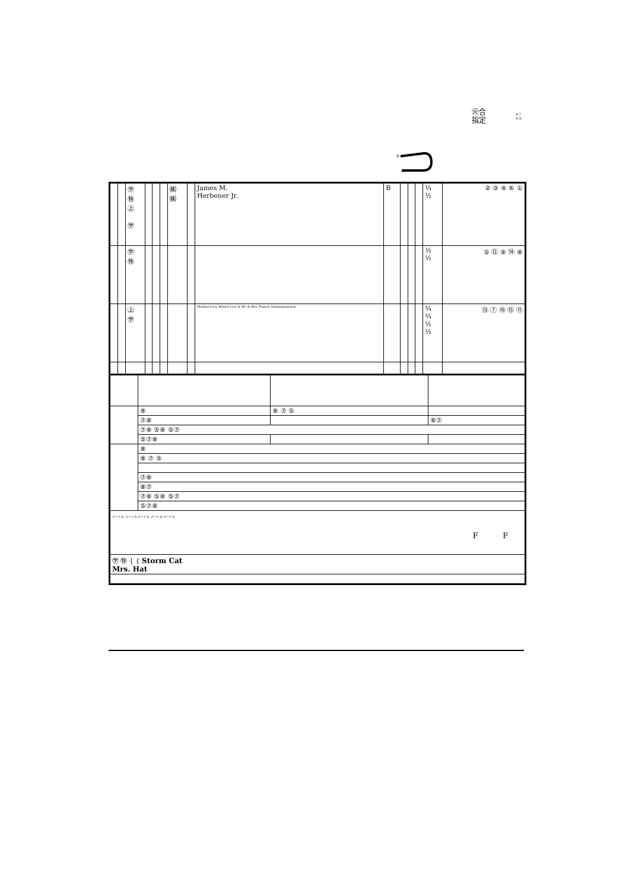㊋合
指定
メー
トル
S
G
| | | ㊫ ㊕ ㊤ ㊫ | | | | ㈱ ㈱ | | James M. Herbener Jr. | B | | | | ¼ ½ | ② ③ ④ ⑥ ① |
| | | ㊫ ㊕ | | | | | | | | | | | ½ ½ | ⑤ ⑫ ⑨ ⑭ ⑧ |
| | | ㊤ ㊫ | | | | | | Michael Levy, Robert Levy & Mr. & Mrs. Francis Vanlangendonck | | | | | ¾ ¾ ½ ½ | ⑬ ⑦ ⑩ ⑮ ⑪ |
| | ⑧ | ⑧ ⑦ ⑤ | |
| | ⑦⑧ | | ⑧⑦ |
| | ⑦⑧ ⑤⑧ ⑤⑦ | | |
| | ⑤⑦⑧ | | |
| | ⑧ | | |
| | ⑧ ⑦ ⑤ | | |
| | ⑦⑧ | | |
| | ⑧⑦ | | |
| | ⑦⑧ ⑤⑧ ⑤⑦ | | |
| | ⑤⑦⑧ | | |
| メートル メートル メートル メートル メートル F F | | | |
| ㊫ ㊕ { { Storm Cat Mrs. Hat | | | |